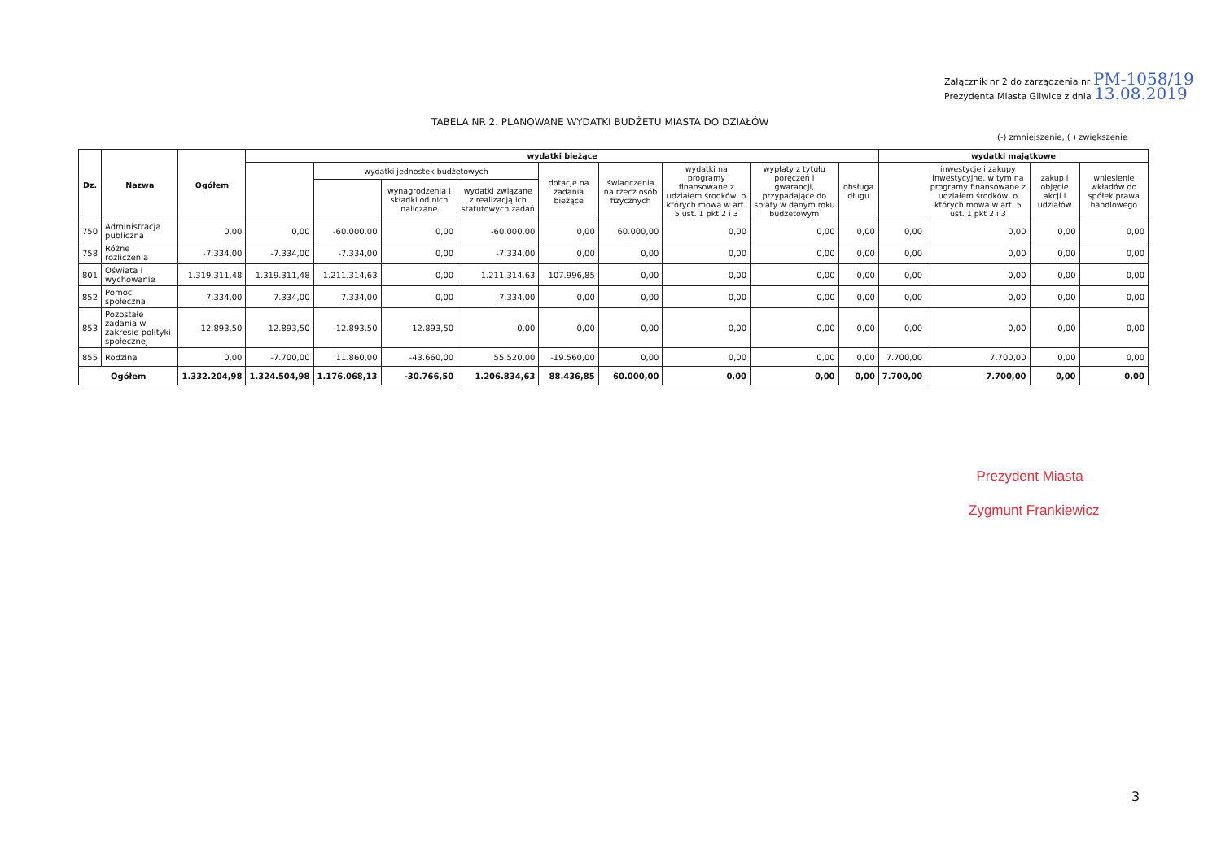Załącznik nr 2 do zarządzenia nr PM-1058/19
Prezydenta Miasta Gliwice z dnia 13.08.2019
TABELA NR 2. PLANOWANE WYDATKI BUDŻETU MIASTA DO DZIAŁÓW
(-) zmniejszenie, ( ) zwiększenie
| Dz. | Nazwa | Ogółem | wydatki bieżące | | | | | | | | | wydatki majątkowe | | | |
| --- | --- | --- | --- | --- | --- | --- | --- | --- | --- | --- | --- | --- | --- | --- | --- |
| | | | | wydatki jednostek budżetowych | | | dotacje na zadania bieżące | świadczenia na rzecz osób fizycznych | wydatki na programy finansowane z udziałem środków, o których mowa w art. 5 ust. 1 pkt 2 i 3 | wypłaty z tytułu poręczeń i gwarancji, przypadające do spłaty w danym roku budżetowym | obsługa długu | | inwestycje i zakupy inwestycyjne, w tym na programy finansowane z udziałem środków, o których mowa w art. 5 ust. 1 pkt 2 i 3 | zakup i objęcie akcji i udziałów | wniesienie wkładów do spółek prawa handlowego |
| | | | | | wynagrodzenia i składki od nich naliczane | wydatki związane z realizacją ich statutowych zadań | | | | | | | | | |
| 750 | Administracja publiczna | 0,00 | 0,00 | -60.000,00 | 0,00 | -60.000,00 | 0,00 | 60.000,00 | 0,00 | 0,00 | 0,00 | 0,00 | 0,00 | 0,00 | 0,00 |
| 758 | Różne rozliczenia | -7.334,00 | -7.334,00 | -7.334,00 | 0,00 | -7.334,00 | 0,00 | 0,00 | 0,00 | 0,00 | 0,00 | 0,00 | 0,00 | 0,00 | 0,00 |
| 801 | Oświata i wychowanie | 1.319.311,48 | 1.319.311,48 | 1.211.314,63 | 0,00 | 1.211.314,63 | 107.996,85 | 0,00 | 0,00 | 0,00 | 0,00 | 0,00 | 0,00 | 0,00 | 0,00 |
| 852 | Pomoc społeczna | 7.334,00 | 7.334,00 | 7.334,00 | 0,00 | 7.334,00 | 0,00 | 0,00 | 0,00 | 0,00 | 0,00 | 0,00 | 0,00 | 0,00 | 0,00 |
| 853 | Pozostałe zadania w zakresie polityki społecznej | 12.893,50 | 12.893,50 | 12.893,50 | 12.893,50 | 0,00 | 0,00 | 0,00 | 0,00 | 0,00 | 0,00 | 0,00 | 0,00 | 0,00 | 0,00 |
| 855 | Rodzina | 0,00 | -7.700,00 | 11.860,00 | -43.660,00 | 55.520,00 | -19.560,00 | 0,00 | 0,00 | 0,00 | 0,00 | 7.700,00 | 7.700,00 | 0,00 | 0,00 |
| Ogółem | | 1.332.204,98 | 1.324.504,98 | 1.176.068,13 | -30.766,50 | 1.206.834,63 | 88.436,85 | 60.000,00 | 0,00 | 0,00 | 0,00 | 7.700,00 | 7.700,00 | 0,00 | 0,00 |
Prezydent Miasta
Zygmunt Frankiewicz
3